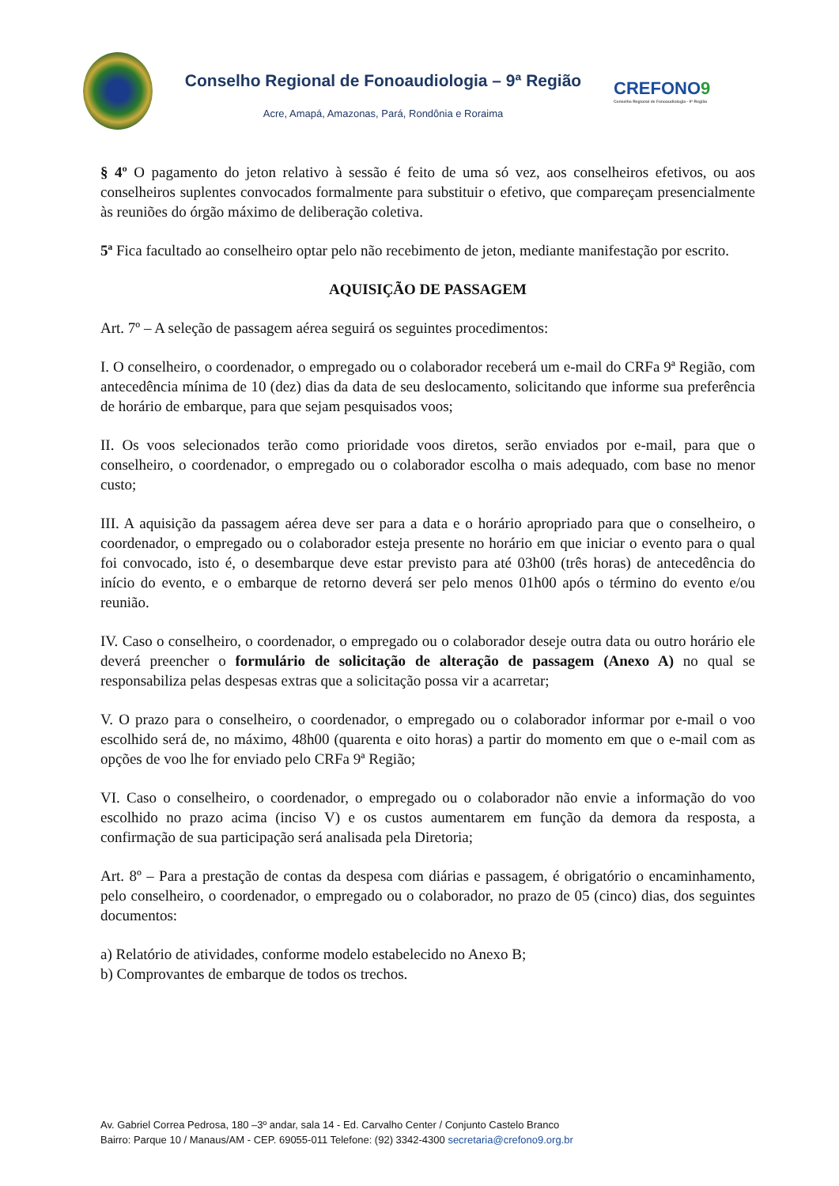Conselho Regional de Fonoaudiologia – 9ª Região
Acre, Amapá, Amazonas, Pará, Rondônia e Roraima
CREFONO9
Conselho Regional de Fonoaudiologia - 9ª Região
§ 4º O pagamento do jeton relativo à sessão é feito de uma só vez, aos conselheiros efetivos, ou aos conselheiros suplentes convocados formalmente para substituir o efetivo, que compareçam presencialmente às reuniões do órgão máximo de deliberação coletiva.
5ª Fica facultado ao conselheiro optar pelo não recebimento de jeton, mediante manifestação por escrito.
AQUISIÇÃO DE PASSAGEM
Art. 7º – A seleção de passagem aérea seguirá os seguintes procedimentos:
I. O conselheiro, o coordenador, o empregado ou o colaborador receberá um e-mail do CRFa 9ª Região, com antecedência mínima de 10 (dez) dias da data de seu deslocamento, solicitando que informe sua preferência de horário de embarque, para que sejam pesquisados voos;
II. Os voos selecionados terão como prioridade voos diretos, serão enviados por e-mail, para que o conselheiro, o coordenador, o empregado ou o colaborador escolha o mais adequado, com base no menor custo;
III. A aquisição da passagem aérea deve ser para a data e o horário apropriado para que o conselheiro, o coordenador, o empregado ou o colaborador esteja presente no horário em que iniciar o evento para o qual foi convocado, isto é, o desembarque deve estar previsto para até 03h00 (três horas) de antecedência do início do evento, e o embarque de retorno deverá ser pelo menos 01h00 após o término do evento e/ou reunião.
IV. Caso o conselheiro, o coordenador, o empregado ou o colaborador deseje outra data ou outro horário ele deverá preencher o formulário de solicitação de alteração de passagem (Anexo A) no qual se responsabiliza pelas despesas extras que a solicitação possa vir a acarretar;
V. O prazo para o conselheiro, o coordenador, o empregado ou o colaborador informar por e-mail o voo escolhido será de, no máximo, 48h00 (quarenta e oito horas) a partir do momento em que o e-mail com as opções de voo lhe for enviado pelo CRFa 9ª Região;
VI. Caso o conselheiro, o coordenador, o empregado ou o colaborador não envie a informação do voo escolhido no prazo acima (inciso V) e os custos aumentarem em função da demora da resposta, a confirmação de sua participação será analisada pela Diretoria;
Art. 8º – Para a prestação de contas da despesa com diárias e passagem, é obrigatório o encaminhamento, pelo conselheiro, o coordenador, o empregado ou o colaborador, no prazo de 05 (cinco) dias, dos seguintes documentos:
a) Relatório de atividades, conforme modelo estabelecido no Anexo B;
b) Comprovantes de embarque de todos os trechos.
Av. Gabriel Correa Pedrosa, 180 –3º andar, sala 14 - Ed. Carvalho Center / Conjunto Castelo Branco
Bairro: Parque 10 / Manaus/AM - CEP. 69055-011 Telefone: (92) 3342-4300 secretaria@crefono9.org.br